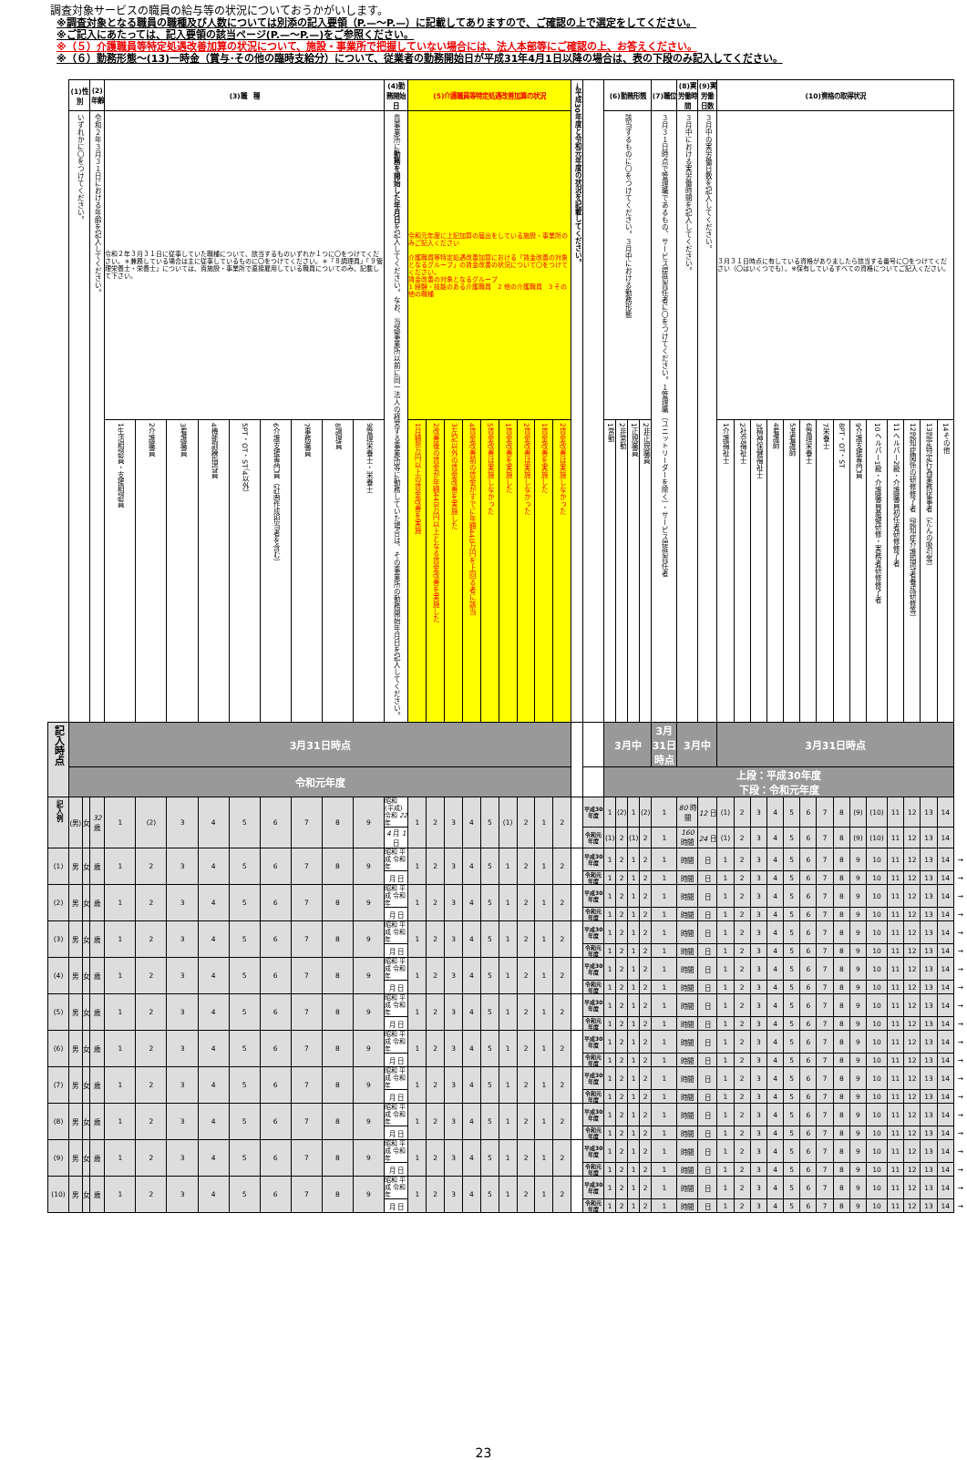調査対象サービスの職員の給与等の状況についておうかがいします。
※調査対象となる職員の職種及び人数については別添の記入要領（P.—～P.—）に記載してありますので、ご確認の上で選定をしてください。
※ご記入にあたっては、記入要領の該当ページ(P.—～P.—)をご参照ください。
※（５）介護職員等特定処遇改善加算の状況について、施設・事業所で把握していない場合には、法人本部等にご確認の上、お答えください。
※（６）勤務形態～(13)一時金（賞与･その他の臨時支給分）について、従業者の勤務開始日が平成31年4月1日以降の場合は、表の下段のみ記入してください。
| | (1)性別 | | (2)年齢 | (3)職 種 | | | | | | | | | (4)勤務開始日 | (5)介護職員等特定処遇改善加算の状況 | | | | | | | | | →平成30年度と令和元年度の状況を記載してください。 | | (6)勤務形態 | | | | (7)職位 | (8)実労働時間 | (9)実労働日数 | (10)資格の取得状況 | | | | | | | | | | | | | | |
| | いずれかに〇をつけてください。 | | 令和２年３月３１日における年齢を記入してください。 | 令和２年３月３１日に従事していた職種について、該当するものいずれか１つに〇をつけてください。＊兼務している場合は主に従事しているものに〇をつけてください。＊「８調理員」「９管理栄養士・栄養士」については、貴施設・事業所で直接雇用している職員についてのみ、記載して下さい。 | | | | | | | | | 貴事業所に 勤務を開始した年月日 を記入してください。なお、当該事業所以前に同一法人の経営する事業所等に勤務していた場合は、その事業所の勤務開始年月日を記入してください。 | 令和元年度に上記加算の届出をしている施設・事業所のみご記入ください 介護職員等特定処遇改善加算における「賃金改善の対象となるグループ」の賃金改善の状況について〇をつけてください。 賃金改善の対象となるグループ 1 経験・技能のある介護職員 2 他の介護職員 3 その他の職種 | | | | | | | | | | | 該当するものに〇をつけてください。３月中における勤務形態 | | | | ３月３１日時点で管理職であるもの、サービス提供責任者に〇をつけてください。１管理職（ユニットリーダーを除く）・サービス提供責任者 | ３月中における実労働時間を記入してください。 | ３月中の実労働日数を記入してください。 | ３月３１日時点に有している資格がありましたら該当する番号に〇をつけてください（〇はいくつでも）。※保有しているすべての資格についてご記入ください。 | | | | | | | | | | | | | | |
| | | | | 1生活相談員・支援相談員 | 2介護職員 | 3看護職員 | 4機能訓練指導員 | 5PT・OT・ST（4以外） | 6介護支援専門員（計画作成担当者を含む） | 7事務職員 | 8調理員 | 9管理栄養士・栄養士 | | 1月額8万円以上の賃金改善を実施 | 2改善後の賃金が年額440万円以上となる賃金改善を実施した | 3左記以外の賃金改善を実施した | 4賃金改善前の賃金がすでに年額440万円を上回る者に該当 | 5賃金改善は実施しなかった | 1賃金改善を実施した | 2賃金改善は実施しなかった | 1賃金改善を実施した | 2賃金改善は実施しなかった | | | 1常勤 | 2非常勤 | 1正規職員 | 2非正規職員 | | | | 1介護福祉士 | 2社会福祉士 | 3精神保健福祉士 | 4看護師 | 5准看護師 | 6管理栄養士 | 7栄養士 | 8PT・OT・ST | 9介護支援専門員 | 10ヘルパー1級・介護職員基礎研修・実務者研修修了者 | 11ヘルパー2級・介護職員初任者研修修了者 | 12認知症関係の研修修了者（認知症介護指導者養成研修等） | 13認定特定行為業務従事者（たんの吸引等） | 14その他 | |
| 記入時点 | 3月31日時点 | | | | | | | | | | | | | | | | | | | | | | | | 3月中 | | | | 3月31日時点 | 3月中 | | 3月31日時点 | | | | | | | | | | | | | | |
| | 令和元年度 | | | | | | | | | | | | | | | | | | | | | | | | 上段：平成30年度 下段：令和元年度 | | | | | | | | | | | | | | | | | | | | | |
| 記入例 | (男) | 女 | 32 歳 | 1 | (2) | 3 | 4 | 5 | 6 | 7 | 8 | 9 | 昭和 (平成) 令和 22 年 | 1 | 2 | 3 | 4 | 5 | (1) | 2 | 1 | 2 | | 平成30年度 | 1 | (2) | 1 | (2) | 1 | 80 時間 | 12 日 | (1) | 2 | 3 | 4 | 5 | 6 | 7 | 8 | (9) | (10) | 11 | 12 | 13 | 14 | |
| | | | | | | | | | | | | | 4 月 1 日 | | | | | | | | | | | 令和元年度 | (1) | 2 | (1) | 2 | 1 | 160 時間 | 24 日 | (1) | 2 | 3 | 4 | 5 | 6 | 7 | 8 | (9) | (10) | 11 | 12 | 13 | 14 | |
| (1) | 男 | 女 | 歳 | 1 | 2 | 3 | 4 | 5 | 6 | 7 | 8 | 9 | 昭和 平成 令和 年 | 1 | 2 | 3 | 4 | 5 | 1 | 2 | 1 | 2 | | 平成30年度 | 1 | 2 | 1 | 2 | 1 | 時間 | 日 | 1 | 2 | 3 | 4 | 5 | 6 | 7 | 8 | 9 | 10 | 11 | 12 | 13 | 14 | → |
| | | | | | | | | | | | | | 月 日 | | | | | | | | | | | 令和元年度 | 1 | 2 | 1 | 2 | 1 | 時間 | 日 | 1 | 2 | 3 | 4 | 5 | 6 | 7 | 8 | 9 | 10 | 11 | 12 | 13 | 14 | → |
| (2) | 男 | 女 | 歳 | 1 | 2 | 3 | 4 | 5 | 6 | 7 | 8 | 9 | 昭和 平成 令和 年 | 1 | 2 | 3 | 4 | 5 | 1 | 2 | 1 | 2 | | 平成30年度 | 1 | 2 | 1 | 2 | 1 | 時間 | 日 | 1 | 2 | 3 | 4 | 5 | 6 | 7 | 8 | 9 | 10 | 11 | 12 | 13 | 14 | → |
| | | | | | | | | | | | | | 月 日 | | | | | | | | | | | 令和元年度 | 1 | 2 | 1 | 2 | 1 | 時間 | 日 | 1 | 2 | 3 | 4 | 5 | 6 | 7 | 8 | 9 | 10 | 11 | 12 | 13 | 14 | → |
| (3) | 男 | 女 | 歳 | 1 | 2 | 3 | 4 | 5 | 6 | 7 | 8 | 9 | 昭和 平成 令和 年 | 1 | 2 | 3 | 4 | 5 | 1 | 2 | 1 | 2 | | 平成30年度 | 1 | 2 | 1 | 2 | 1 | 時間 | 日 | 1 | 2 | 3 | 4 | 5 | 6 | 7 | 8 | 9 | 10 | 11 | 12 | 13 | 14 | → |
| | | | | | | | | | | | | | 月 日 | | | | | | | | | | | 令和元年度 | 1 | 2 | 1 | 2 | 1 | 時間 | 日 | 1 | 2 | 3 | 4 | 5 | 6 | 7 | 8 | 9 | 10 | 11 | 12 | 13 | 14 | → |
| (4) | 男 | 女 | 歳 | 1 | 2 | 3 | 4 | 5 | 6 | 7 | 8 | 9 | 昭和 平成 令和 年 | 1 | 2 | 3 | 4 | 5 | 1 | 2 | 1 | 2 | | 平成30年度 | 1 | 2 | 1 | 2 | 1 | 時間 | 日 | 1 | 2 | 3 | 4 | 5 | 6 | 7 | 8 | 9 | 10 | 11 | 12 | 13 | 14 | → |
| | | | | | | | | | | | | | 月 日 | | | | | | | | | | | 令和元年度 | 1 | 2 | 1 | 2 | 1 | 時間 | 日 | 1 | 2 | 3 | 4 | 5 | 6 | 7 | 8 | 9 | 10 | 11 | 12 | 13 | 14 | → |
| (5) | 男 | 女 | 歳 | 1 | 2 | 3 | 4 | 5 | 6 | 7 | 8 | 9 | 昭和 平成 令和 年 | 1 | 2 | 3 | 4 | 5 | 1 | 2 | 1 | 2 | | 平成30年度 | 1 | 2 | 1 | 2 | 1 | 時間 | 日 | 1 | 2 | 3 | 4 | 5 | 6 | 7 | 8 | 9 | 10 | 11 | 12 | 13 | 14 | → |
| | | | | | | | | | | | | | 月 日 | | | | | | | | | | | 令和元年度 | 1 | 2 | 1 | 2 | 1 | 時間 | 日 | 1 | 2 | 3 | 4 | 5 | 6 | 7 | 8 | 9 | 10 | 11 | 12 | 13 | 14 | → |
| (6) | 男 | 女 | 歳 | 1 | 2 | 3 | 4 | 5 | 6 | 7 | 8 | 9 | 昭和 平成 令和 年 | 1 | 2 | 3 | 4 | 5 | 1 | 2 | 1 | 2 | | 平成30年度 | 1 | 2 | 1 | 2 | 1 | 時間 | 日 | 1 | 2 | 3 | 4 | 5 | 6 | 7 | 8 | 9 | 10 | 11 | 12 | 13 | 14 | → |
| | | | | | | | | | | | | | 月 日 | | | | | | | | | | | 令和元年度 | 1 | 2 | 1 | 2 | 1 | 時間 | 日 | 1 | 2 | 3 | 4 | 5 | 6 | 7 | 8 | 9 | 10 | 11 | 12 | 13 | 14 | → |
| (7) | 男 | 女 | 歳 | 1 | 2 | 3 | 4 | 5 | 6 | 7 | 8 | 9 | 昭和 平成 令和 年 | 1 | 2 | 3 | 4 | 5 | 1 | 2 | 1 | 2 | | 平成30年度 | 1 | 2 | 1 | 2 | 1 | 時間 | 日 | 1 | 2 | 3 | 4 | 5 | 6 | 7 | 8 | 9 | 10 | 11 | 12 | 13 | 14 | → |
| | | | | | | | | | | | | | 月 日 | | | | | | | | | | | 令和元年度 | 1 | 2 | 1 | 2 | 1 | 時間 | 日 | 1 | 2 | 3 | 4 | 5 | 6 | 7 | 8 | 9 | 10 | 11 | 12 | 13 | 14 | → |
| (8) | 男 | 女 | 歳 | 1 | 2 | 3 | 4 | 5 | 6 | 7 | 8 | 9 | 昭和 平成 令和 年 | 1 | 2 | 3 | 4 | 5 | 1 | 2 | 1 | 2 | | 平成30年度 | 1 | 2 | 1 | 2 | 1 | 時間 | 日 | 1 | 2 | 3 | 4 | 5 | 6 | 7 | 8 | 9 | 10 | 11 | 12 | 13 | 14 | → |
| | | | | | | | | | | | | | 月 日 | | | | | | | | | | | 令和元年度 | 1 | 2 | 1 | 2 | 1 | 時間 | 日 | 1 | 2 | 3 | 4 | 5 | 6 | 7 | 8 | 9 | 10 | 11 | 12 | 13 | 14 | → |
| (9) | 男 | 女 | 歳 | 1 | 2 | 3 | 4 | 5 | 6 | 7 | 8 | 9 | 昭和 平成 令和 年 | 1 | 2 | 3 | 4 | 5 | 1 | 2 | 1 | 2 | | 平成30年度 | 1 | 2 | 1 | 2 | 1 | 時間 | 日 | 1 | 2 | 3 | 4 | 5 | 6 | 7 | 8 | 9 | 10 | 11 | 12 | 13 | 14 | → |
| | | | | | | | | | | | | | 月 日 | | | | | | | | | | | 令和元年度 | 1 | 2 | 1 | 2 | 1 | 時間 | 日 | 1 | 2 | 3 | 4 | 5 | 6 | 7 | 8 | 9 | 10 | 11 | 12 | 13 | 14 | → |
| (10) | 男 | 女 | 歳 | 1 | 2 | 3 | 4 | 5 | 6 | 7 | 8 | 9 | 昭和 平成 令和 年 | 1 | 2 | 3 | 4 | 5 | 1 | 2 | 1 | 2 | | 平成30年度 | 1 | 2 | 1 | 2 | 1 | 時間 | 日 | 1 | 2 | 3 | 4 | 5 | 6 | 7 | 8 | 9 | 10 | 11 | 12 | 13 | 14 | → |
| | | | | | | | | | | | | | 月 日 | | | | | | | | | | | 令和元年度 | 1 | 2 | 1 | 2 | 1 | 時間 | 日 | 1 | 2 | 3 | 4 | 5 | 6 | 7 | 8 | 9 | 10 | 11 | 12 | 13 | 14 | → |
23